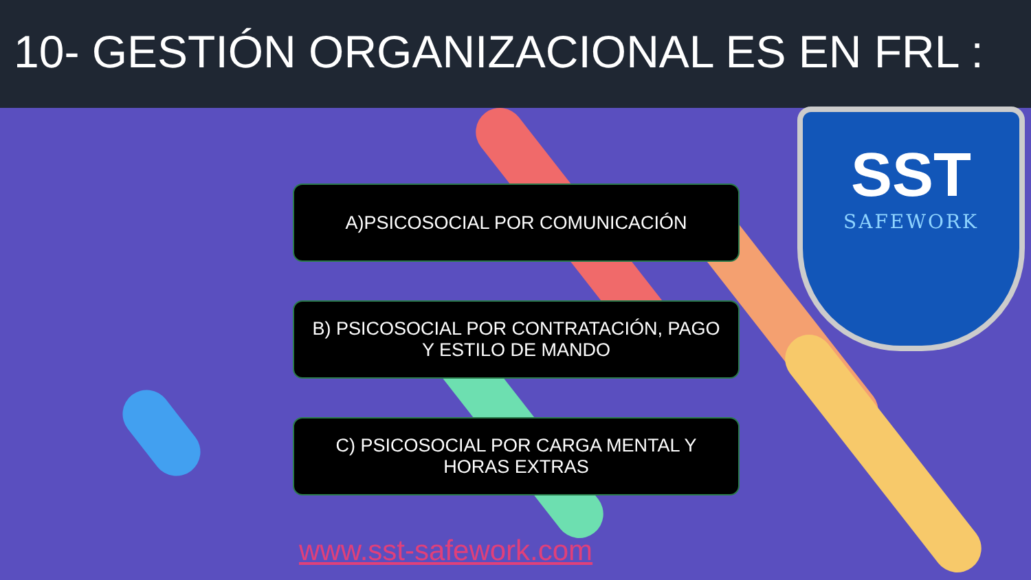10- GESTIÓN ORGANIZACIONAL ES EN FRL :
SST
SAFEWORK
A)PSICOSOCIAL POR COMUNICACIÓN
B) PSICOSOCIAL POR CONTRATACIÓN, PAGO
Y ESTILO DE MANDO
C) PSICOSOCIAL POR CARGA MENTAL Y
HORAS EXTRAS
www.sst-safework.com